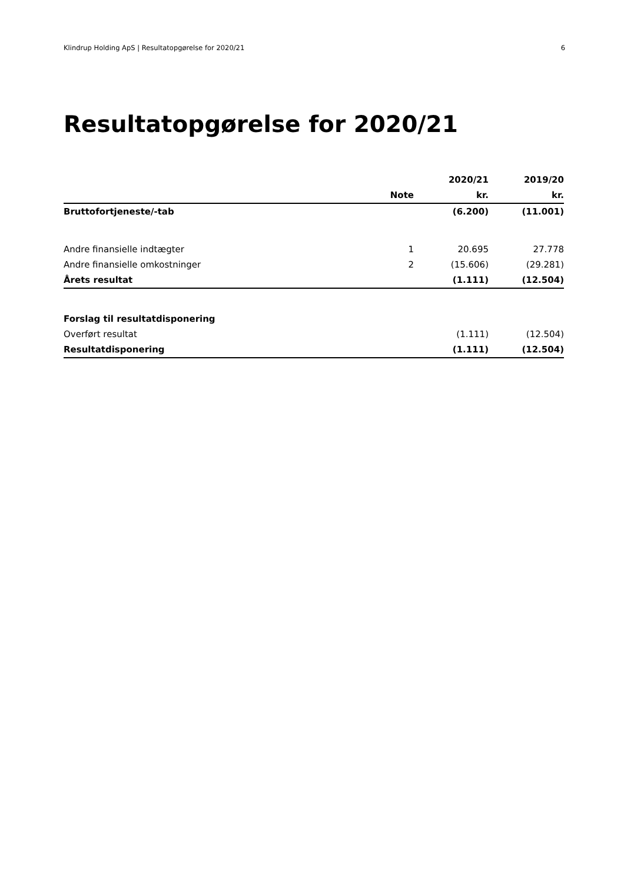Klindrup Holding ApS | Resultatopgørelse for 2020/21 6
Resultatopgørelse for 2020/21
| | | 2020/21 | 2019/20 |
| --- | --- | --- | --- |
| | Note | kr. | kr. |
| Bruttofortjeneste/-tab | | (6.200) | (11.001) |
| Andre finansielle indtægter | 1 | 20.695 | 27.778 |
| Andre finansielle omkostninger | 2 | (15.606) | (29.281) |
| Årets resultat | | (1.111) | (12.504) |
| Forslag til resultatdisponering | | | |
| Overført resultat | | (1.111) | (12.504) |
| Resultatdisponering | | (1.111) | (12.504) |